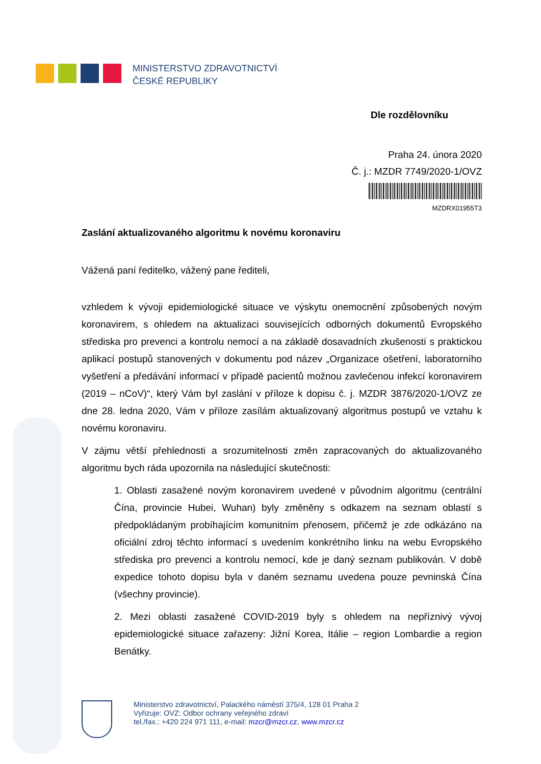MINISTERSTVO ZDRAVOTNICTVÍ
ČESKÉ REPUBLIKY
Dle rozdělovníku
Praha 24. února 2020
Č. j.: MZDR 7749/2020-1/OVZ
MZDRX01955T3
Zaslání aktualizovaného algoritmu k novému koronaviru
Vážená paní ředitelko, vážený pane řediteli,
vzhledem k vývoji epidemiologické situace ve výskytu onemocnění způsobených novým koronavirem, s ohledem na aktualizaci souvisejících odborných dokumentů Evropského střediska pro prevenci a kontrolu nemocí a na základě dosavadních zkušeností s praktickou aplikací postupů stanovených v dokumentu pod název „Organizace ošetření, laboratorního vyšetření a předávání informací v případě pacientů možnou zavlečenou infekcí koronavirem (2019 – nCoV)“, který Vám byl zaslání v příloze k dopisu č. j. MZDR 3876/2020-1/OVZ ze dne 28. ledna 2020, Vám v příloze zasílám aktualizovaný algoritmus postupů ve vztahu k novému koronaviru.
V zájmu větší přehlednosti a srozumitelnosti změn zapracovaných do aktualizovaného algoritmu bych ráda upozornila na následující skutečnosti:
1. Oblasti zasažené novým koronavirem uvedené v původním algoritmu (centrální Čína, provincie Hubei, Wuhan) byly změněny s odkazem na seznam oblastí s předpokládaným probíhajícím komunitním přenosem, přičemž je zde odkázáno na oficiální zdroj těchto informací s uvedením konkrétního linku na webu Evropského střediska pro prevenci a kontrolu nemocí, kde je daný seznam publikován. V době expedice tohoto dopisu byla v daném seznamu uvedena pouze pevninská Čína (všechny provincie).
2. Mezi oblasti zasažené COVID-2019 byly s ohledem na nepříznivý vývoj epidemiologické situace zařazeny: Jižní Korea, Itálie – region Lombardie a region Benátky.
Ministerstvo zdravotnictví, Palackého náměstí 375/4, 128 01 Praha 2
Vyřizuje: OVZ: Odbor ochrany veřejného zdraví
tel./fax.: +420 224 971 111, e-mail: mzcr@mzcr.cz, www.mzcr.cz